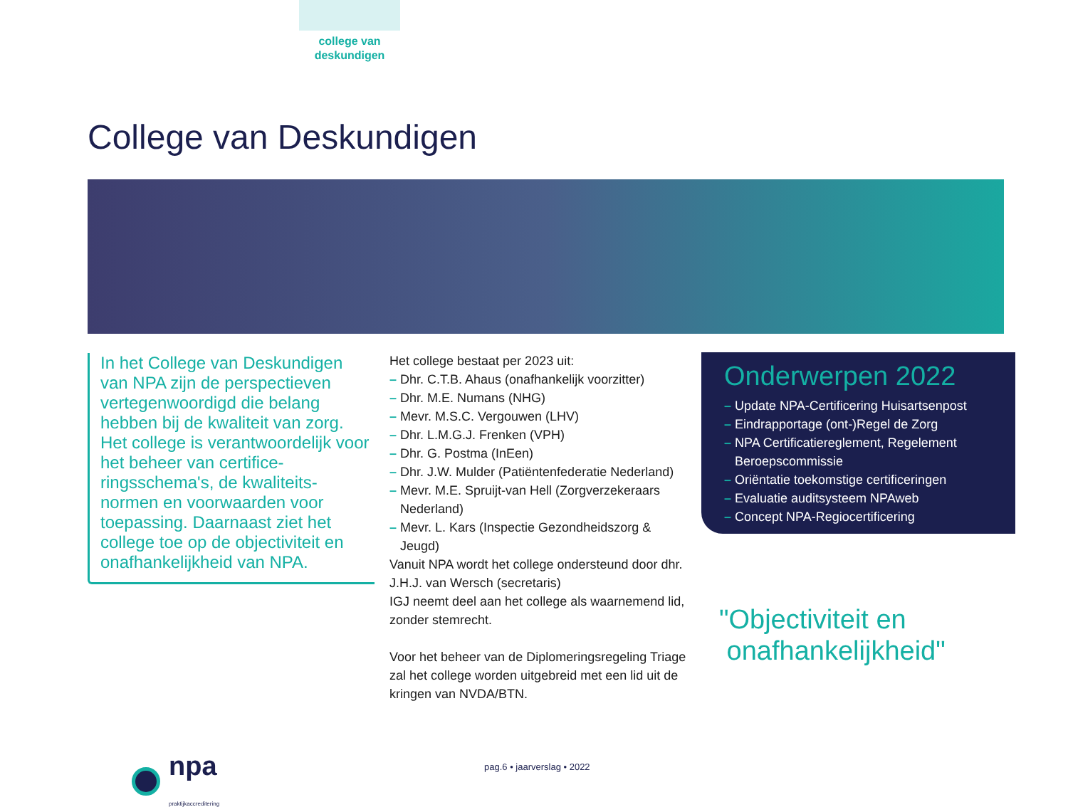college van
deskundigen
College van Deskundigen
In het College van Deskundigen van NPA zijn de perspectieven vertegenwoordigd die belang hebben bij de kwaliteit van zorg. Het college is verantwoordelijk voor het beheer van certifice-ringsschema's, de kwaliteits-normen en voorwaarden voor toepassing. Daarnaast ziet het college toe op de objectiviteit en onafhankelijkheid van NPA.
Het college bestaat per 2023 uit:
– Dhr. C.T.B. Ahaus (onafhankelijk voorzitter)
– Dhr. M.E. Numans (NHG)
– Mevr. M.S.C. Vergouwen (LHV)
– Dhr. L.M.G.J. Frenken (VPH)
– Dhr. G. Postma (InEen)
– Dhr. J.W. Mulder (Patiëntenfederatie Nederland)
– Mevr. M.E. Spruijt-van Hell (Zorgverzekeraars Nederland)
– Mevr. L. Kars (Inspectie Gezondheidszorg & Jeugd)
Vanuit NPA wordt het college ondersteund door dhr. J.H.J. van Wersch (secretaris)
IGJ neemt deel aan het college als waarnemend lid, zonder stemrecht.
Voor het beheer van de Diplomeringsregeling Triage zal het college worden uitgebreid met een lid uit de kringen van NVDA/BTN.
Onderwerpen 2022
– Update NPA-Certificering Huisartsenpost
– Eindrapportage (ont-)Regel de Zorg
– NPA Certificatiereglement, Regelement Beroepscommissie
– Oriëntatie toekomstige certificeringen
– Evaluatie auditsysteem NPAweb
– Concept NPA-Regiocertificering
"Objectiviteit en
onafhankelijkheid"
npa
praktijkaccreditering
pag.6 • jaarverslag • 2022